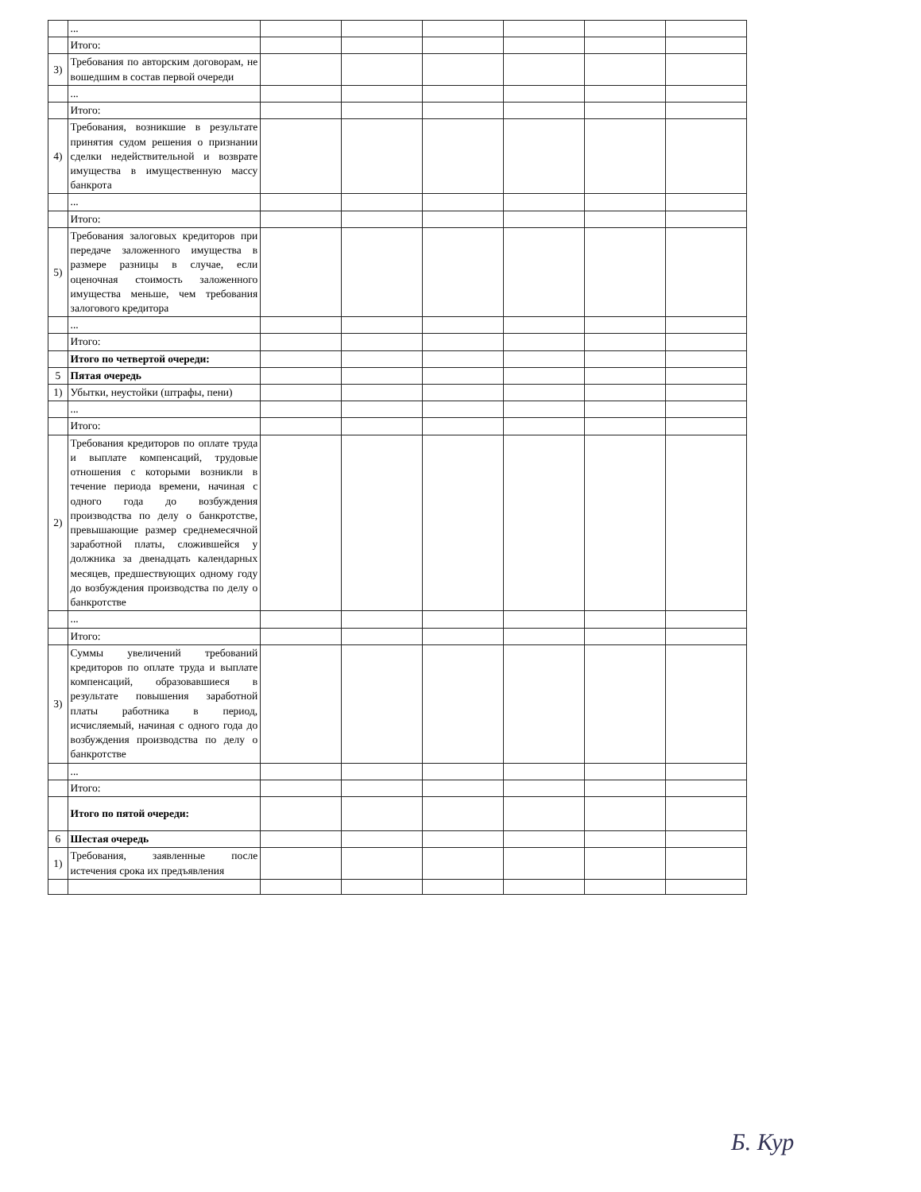| | ... | | | | | | |
| | Итого: | | | | | | |
| 3) | Требования по авторским договорам, не вошедшим в состав первой очереди | | | | | | |
| | ... | | | | | | |
| | Итого: | | | | | | |
| 4) | Требования, возникшие в результате принятия судом решения о признании сделки недействительной и возврате имущества в имущественную массу банкрота | | | | | | |
| | ... | | | | | | |
| | Итого: | | | | | | |
| 5) | Требования залоговых кредиторов при передаче заложенного имущества в размере разницы в случае, если оценочная стоимость заложенного имущества меньше, чем требования залогового кредитора | | | | | | |
| | ... | | | | | | |
| | Итого: | | | | | | |
| | Итого по четвертой очереди: | | | | | | |
| 5 | Пятая очередь | | | | | | |
| 1) | Убытки, неустойки (штрафы, пени) | | | | | | |
| | ... | | | | | | |
| | Итого: | | | | | | |
| 2) | Требования кредиторов по оплате труда и выплате компенсаций, трудовые отношения с которыми возникли в течение периода времени, начиная с одного года до возбуждения производства по делу о банкротстве, превышающие размер среднемесячной заработной платы, сложившейся у должника за двенадцать календарных месяцев, предшествующих одному году до возбуждения производства по делу о банкротстве | | | | | | |
| | ... | | | | | | |
| | Итого: | | | | | | |
| 3) | Суммы увеличений требований кредиторов по оплате труда и выплате компенсаций, образовавшиеся в результате повышения заработной платы работника в период, исчисляемый, начиная с одного года до возбуждения производства по делу о банкротстве | | | | | | |
| | ... | | | | | | |
| | Итого: | | | | | | |
| | Итого по пятой очереди: | | | | | | |
| 6 | Шестая очередь | | | | | | |
| 1) | Требования, заявленные после истечения срока их предъявления | | | | | | |
Б. Кур